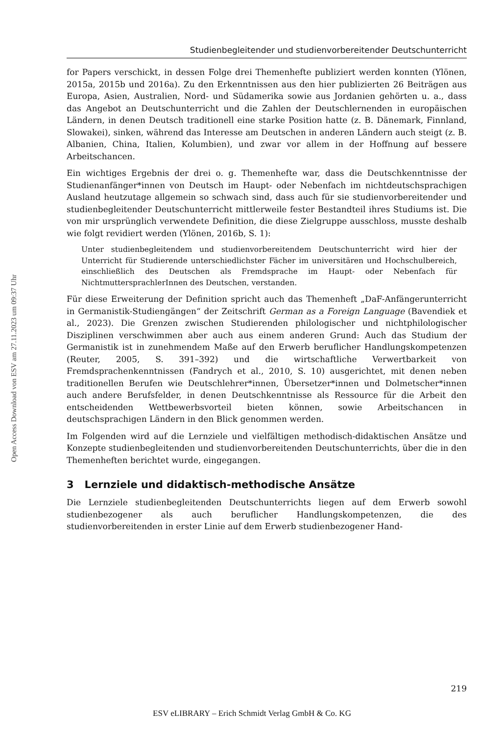Open Access Download von ESV am 27.11.2023 um 09:37 Uhr
Studienbegleitender und studienvorbereitender Deutschunterricht
for Papers verschickt, in dessen Folge drei Themenhefte publiziert werden konnten (Ylönen, 2015a, 2015b und 2016a). Zu den Erkenntnissen aus den hier publizierten 26 Beiträgen aus Europa, Asien, Australien, Nord- und Südamerika sowie aus Jordanien gehörten u. a., dass das Angebot an Deutschunterricht und die Zahlen der Deutschlernenden in europäischen Ländern, in denen Deutsch traditionell eine starke Position hatte (z. B. Dänemark, Finnland, Slowakei), sinken, während das Interesse am Deutschen in anderen Ländern auch steigt (z. B. Albanien, China, Italien, Kolumbien), und zwar vor allem in der Hoffnung auf bessere Arbeitschancen.
Ein wichtiges Ergebnis der drei o. g. Themenhefte war, dass die Deutschkenntnisse der Studienanfänger*innen von Deutsch im Haupt- oder Nebenfach im nichtdeutschsprachigen Ausland heutzutage allgemein so schwach sind, dass auch für sie studienvorbereitender und studienbegleitender Deutschunterricht mittlerweile fester Bestandteil ihres Studiums ist. Die von mir ursprünglich verwendete Definition, die diese Zielgruppe ausschloss, musste deshalb wie folgt revidiert werden (Ylönen, 2016b, S. 1):
Unter studienbegleitendem und studienvorbereitendem Deutschunterricht wird hier der Unterricht für Studierende unterschiedlichster Fächer im universitären und Hochschulbereich, einschließlich des Deutschen als Fremdsprache im Haupt- oder Nebenfach für NichtmuttersprachlerInnen des Deutschen, verstanden.
Für diese Erweiterung der Definition spricht auch das Themenheft „DaF-Anfängerunterricht in Germanistik-Studiengängen“ der Zeitschrift German as a Foreign Language (Bavendiek et al., 2023). Die Grenzen zwischen Studierenden philologischer und nichtphilologischer Disziplinen verschwimmen aber auch aus einem anderen Grund: Auch das Studium der Germanistik ist in zunehmendem Maße auf den Erwerb beruflicher Handlungskompetenzen (Reuter, 2005, S. 391–392) und die wirtschaftliche Verwertbarkeit von Fremdsprachenkenntnissen (Fandrych et al., 2010, S. 10) ausgerichtet, mit denen neben traditionellen Berufen wie Deutschlehrer*innen, Übersetzer*innen und Dolmetscher*innen auch andere Berufsfelder, in denen Deutschkenntnisse als Ressource für die Arbeit den entscheidenden Wettbewerbsvorteil bieten können, sowie Arbeitschancen in deutschsprachigen Ländern in den Blick genommen werden.
Im Folgenden wird auf die Lernziele und vielfältigen methodisch-didaktischen Ansätze und Konzepte studienbegleitenden und studienvorbereitenden Deutschunterrichts, über die in den Themenheften berichtet wurde, eingegangen.
3 Lernziele und didaktisch-methodische Ansätze
Die Lernziele studienbegleitenden Deutschunterrichts liegen auf dem Erwerb sowohl studienbezogener als auch beruflicher Handlungskompetenzen, die des studienvorbereitenden in erster Linie auf dem Erwerb studienbezogener Hand-
219
ESV eLIBRARY – Erich Schmidt Verlag GmbH & Co. KG